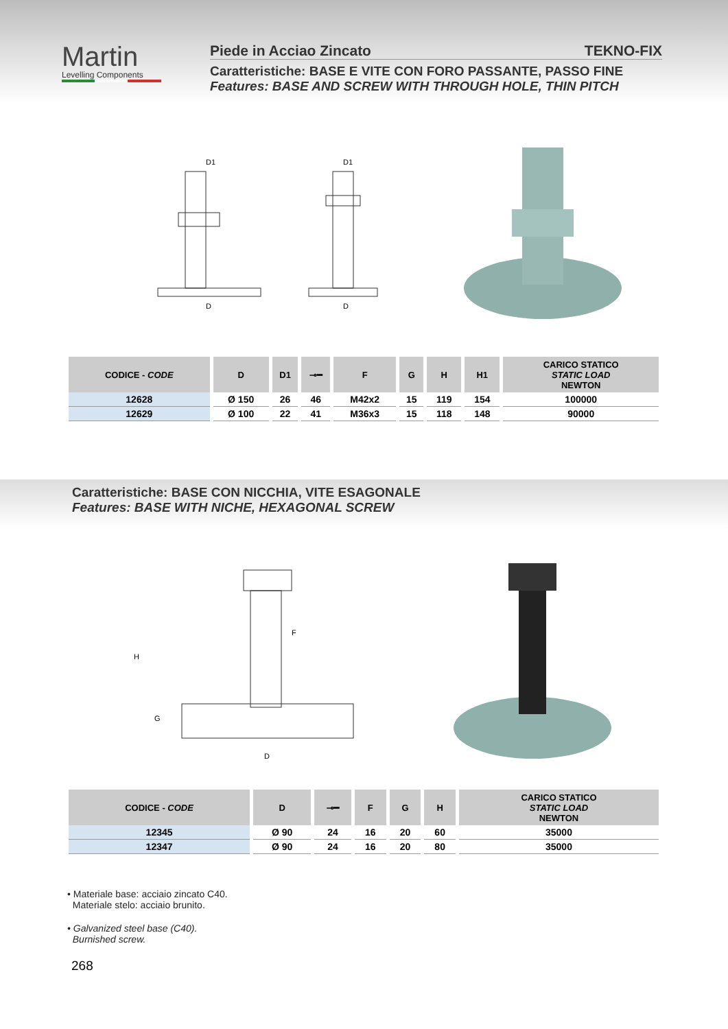Martin
Levelling Components
Piede in Acciao Zincato TEKNO-FIX
Caratteristiche: BASE E VITE CON FORO PASSANTE, PASSO FINE
Features: BASE AND SCREW WITH THROUGH HOLE, THIN PITCH
D1
D1
D
D
| CODICE - CODE | D | D1 | ⊸━ | F | G | H | H1 | CARICO STATICO STATIC LOAD NEWTON |
| --- | --- | --- | --- | --- | --- | --- | --- | --- |
| 12628 | Ø 150 | 26 | 46 | M42x2 | 15 | 119 | 154 | 100000 |
| 12629 | Ø 100 | 22 | 41 | M36x3 | 15 | 118 | 148 | 90000 |
Caratteristiche: BASE CON NICCHIA, VITE ESAGONALE
Features: BASE WITH NICHE, HEXAGONAL SCREW
H
F
G
D
| CODICE - CODE | D | ⊸━ | F | G | H | CARICO STATICO STATIC LOAD NEWTON |
| --- | --- | --- | --- | --- | --- | --- |
| 12345 | Ø 90 | 24 | 16 | 20 | 60 | 35000 |
| 12347 | Ø 90 | 24 | 16 | 20 | 80 | 35000 |
• Materiale base: acciaio zincato C40.
Materiale stelo: acciaio brunito.
• Galvanized steel base (C40).
Burnished screw.
268